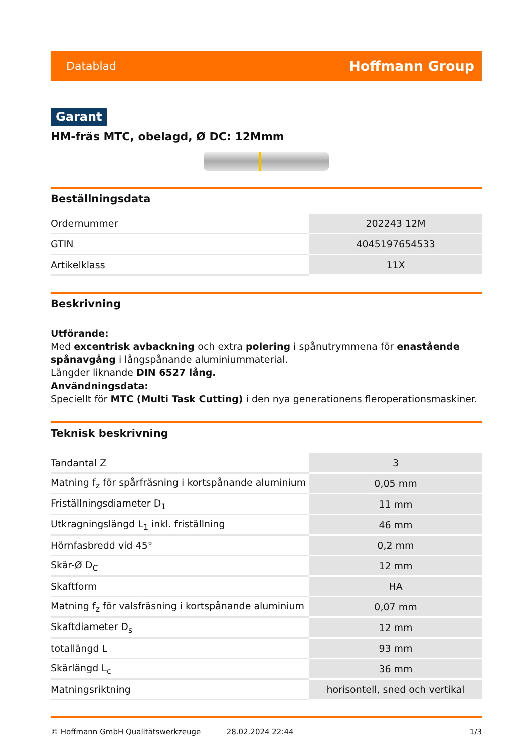Datablad Hoffmann Group
Garant
HM-fräs MTC, obelagd, Ø DC: 12Mmm
Beställningsdata
| Ordernummer | 202243 12M |
| GTIN | 4045197654533 |
| Artikelklass | 11X |
Beskrivning
Utförande:
Med excentrisk avbackning och extra polering i spånutrymmena för enastående spånavgång i långspånande aluminiummaterial.
Längder liknande DIN 6527 lång.
Användningsdata:
Speciellt för MTC (Multi Task Cutting) i den nya generationens fleroperationsmaskiner.
Teknisk beskrivning
| Tandantal Z | 3 |
| Matning f<sub>z</sub> för spårfräsning i kortspånande aluminium | 0,05 mm |
| Friställningsdiameter D<sub>1</sub> | 11 mm |
| Utkragningslängd L<sub>1</sub> inkl. friställning | 46 mm |
| Hörnfasbredd vid 45° | 0,2 mm |
| Skär-Ø D<sub>C</sub> | 12 mm |
| Skaftform | HA |
| Matning f<sub>z</sub> för valsfräsning i kortspånande aluminium | 0,07 mm |
| Skaftdiameter D<sub>s</sub> | 12 mm |
| totallängd L | 93 mm |
| Skärlängd L<sub>c</sub> | 36 mm |
| Matningsriktning | horisontell, sned och vertikal |
© Hoffmann GmbH Qualitätswerkzeuge 28.02.2024 22:44 1/3